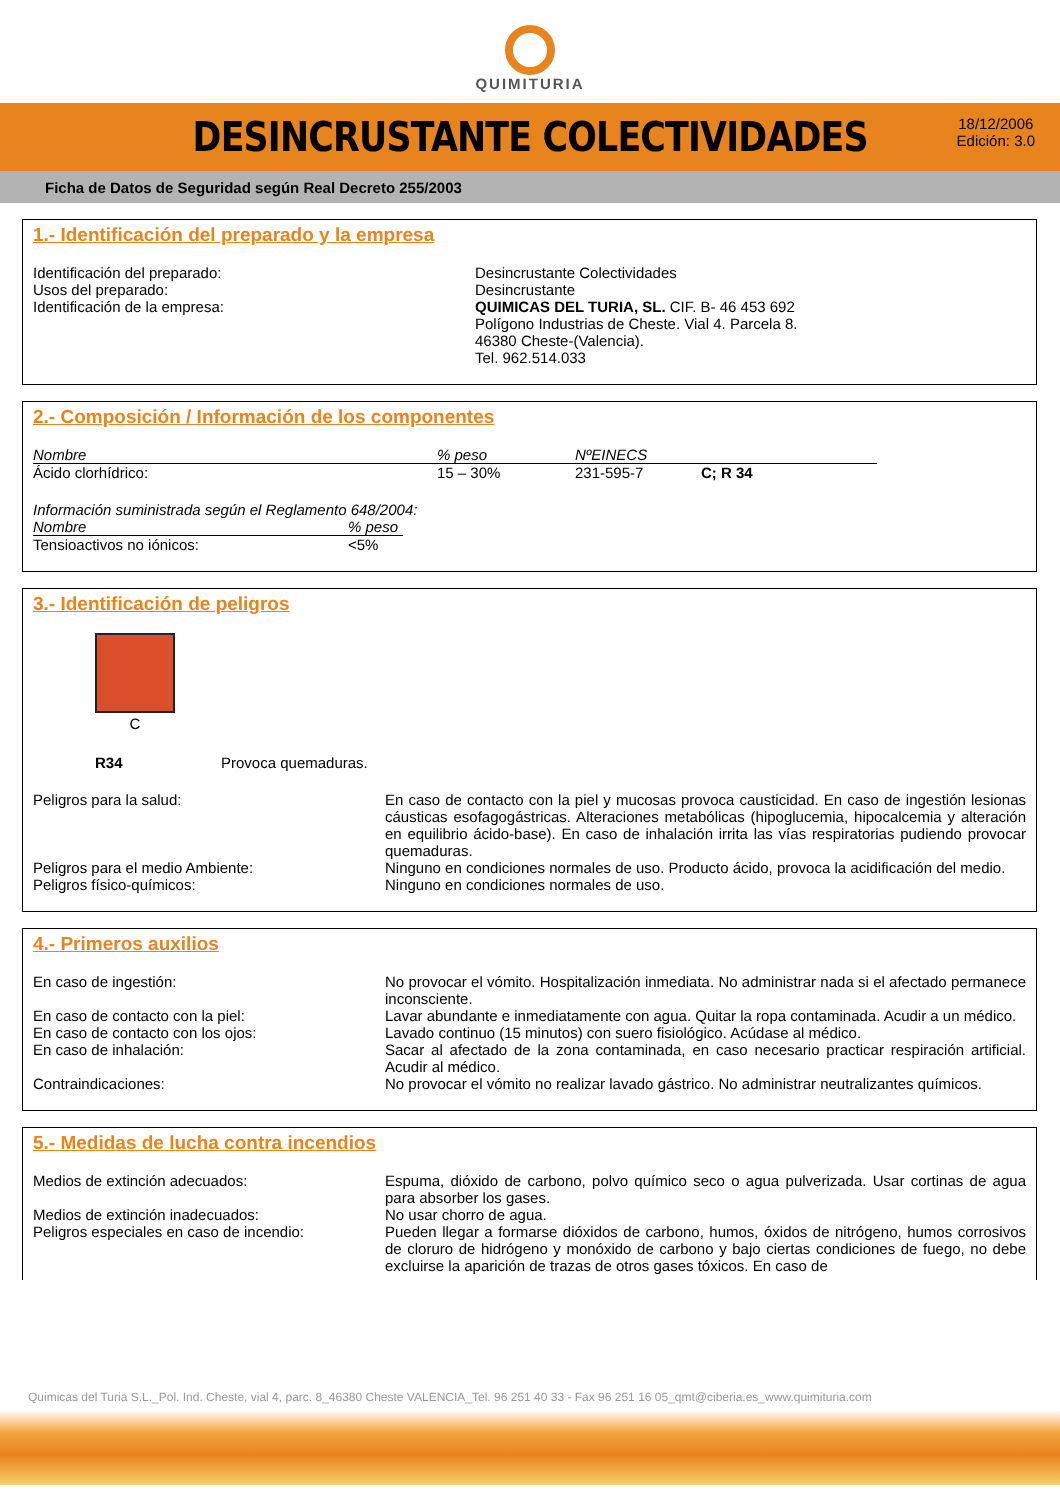QUIMITURIA
DESINCRUSTANTE COLECTIVIDADES
18/12/2006
Edición: 3.0
Ficha de Datos de Seguridad según Real Decreto 255/2003
1.- Identificación del preparado y la empresa
Identificación del preparado:
Usos del preparado:
Identificación de la empresa:
Desincrustante Colectividades
Desincrustante
QUIMICAS DEL TURIA, SL. CIF. B- 46 453 692
Polígono Industrias de Cheste. Vial 4. Parcela 8.
46380 Cheste-(Valencia).
Tel. 962.514.033
2.- Composición / Información de los componentes
| Nombre | % peso | NºEINECS | |
| --- | --- | --- | --- |
| Ácido clorhídrico: | 15 – 30% | 231-595-7 | C; R 34 |
Información suministrada según el Reglamento 648/2004:
| Nombre | % peso |
| --- | --- |
| Tensioactivos no iónicos: | <5% |
3.- Identificación de peligros
C
R34 Provoca quemaduras.
Peligros para la salud: En caso de contacto con la piel y mucosas provoca causticidad. En caso de ingestión lesionas cáusticas esofagogástricas. Alteraciones metabólicas (hipoglucemia, hipocalcemia y alteración en equilibrio ácido-base). En caso de inhalación irrita las vías respiratorias pudiendo provocar quemaduras.
Peligros para el medio Ambiente: Ninguno en condiciones normales de uso. Producto ácido, provoca la acidificación del medio.
Peligros físico-químicos: Ninguno en condiciones normales de uso.
4.- Primeros auxilios
En caso de ingestión: No provocar el vómito. Hospitalización inmediata. No administrar nada si el afectado permanece inconsciente.
En caso de contacto con la piel: Lavar abundante e inmediatamente con agua. Quitar la ropa contaminada. Acudir a un médico.
En caso de contacto con los ojos: Lavado continuo (15 minutos) con suero fisiológico. Acúdase al médico.
En caso de inhalación: Sacar al afectado de la zona contaminada, en caso necesario practicar respiración artificial. Acudir al médico.
Contraindicaciones: No provocar el vómito no realizar lavado gástrico. No administrar neutralizantes químicos.
5.- Medidas de lucha contra incendios
Medios de extinción adecuados: Espuma, dióxido de carbono, polvo químico seco o agua pulverizada. Usar cortinas de agua para absorber los gases.
Medios de extinción inadecuados: No usar chorro de agua.
Peligros especiales en caso de incendio:
Pueden llegar a formarse dióxidos de carbono, humos, óxidos de nitrógeno, humos corrosivos de cloruro de hidrógeno y monóxido de carbono y bajo ciertas condiciones de fuego, no debe excluirse la aparición de trazas de otros gases tóxicos. En caso de
Quimicas del Turia S.L._Pol. Ind. Cheste, vial 4, parc. 8_46380 Cheste VALENCIA_Tel. 96 251 40 33 - Fax 96 251 16 05_qmt@ciberia.es_www.quimituria.com